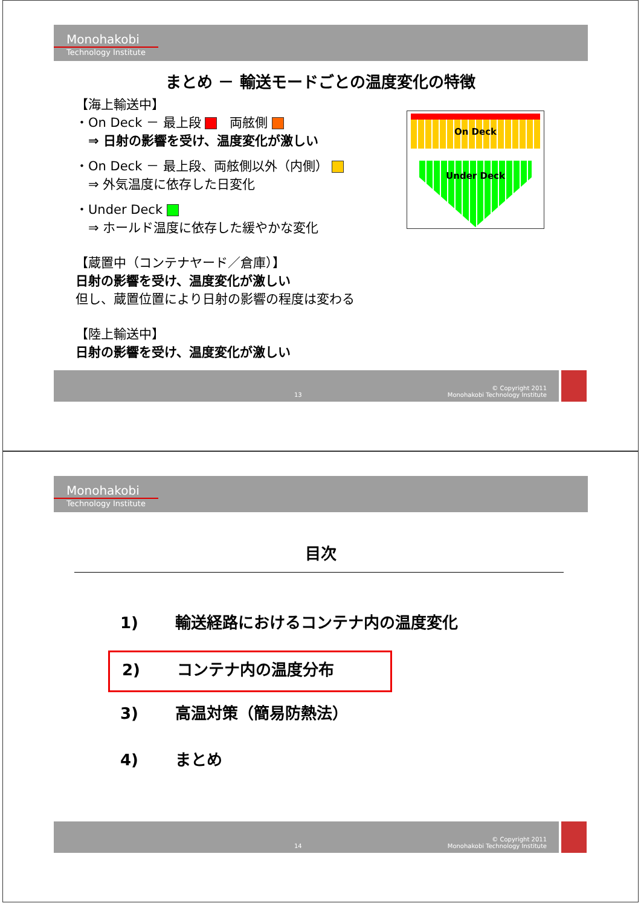Monohakobi
Technology Institute
まとめ － 輸送モードごとの温度変化の特徴
【海上輸送中】
・On Deck － 最上段 　両舷側
　⇒ 日射の影響を受け、温度変化が激しい
・On Deck － 最上段、両舷側以外（内側）
　⇒ 外気温度に依存した日変化
・Under Deck
　⇒ ホールド温度に依存した緩やかな変化
【蔵置中（コンテナヤード／倉庫）】
日射の影響を受け、温度変化が激しい
但し、蔵置位置により日射の影響の程度は変わる
【陸上輸送中】
日射の影響を受け、温度変化が激しい
On Deck
Under Deck
13 © Copyright 2011
Monohakobi Technology Institute
Monohakobi
Technology Institute
目次
1)　　 輸送経路におけるコンテナ内の温度変化
2)　　 コンテナ内の温度分布
3)　　 高温対策（簡易防熱法）
4)　　 まとめ
14 © Copyright 2011
Monohakobi Technology Institute